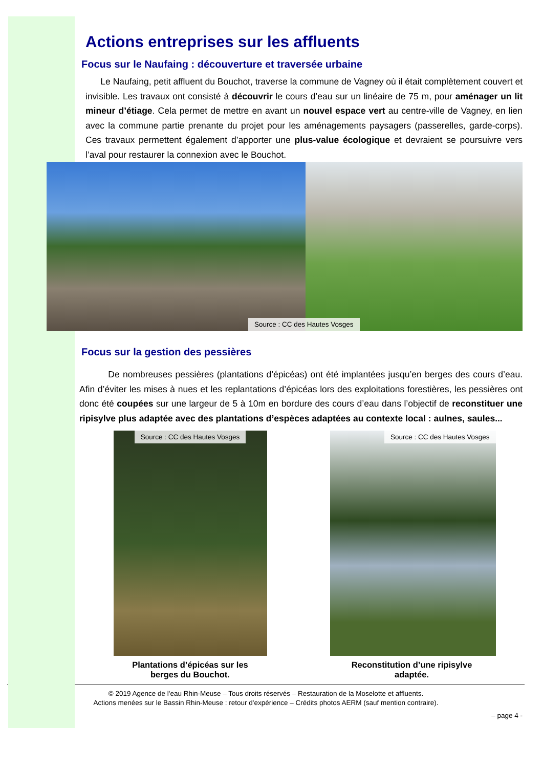Actions entreprises sur les affluents
Focus sur le Naufaing : découverture et traversée urbaine
Le Naufaing, petit affluent du Bouchot, traverse la commune de Vagney où il était complètement couvert et invisible. Les travaux ont consisté à découvrir le cours d’eau sur un linéaire de 75 m, pour aménager un lit mineur d’étiage. Cela permet de mettre en avant un nouvel espace vert au centre-ville de Vagney, en lien avec la commune partie prenante du projet pour les aménagements paysagers (passerelles, garde-corps). Ces travaux permettent également d’apporter une plus-value écologique et devraient se poursuivre vers l’aval pour restaurer la connexion avec le Bouchot.
Source : CC des Hautes Vosges
Focus sur la gestion des pessières
De nombreuses pessières (plantations d’épicéas) ont été implantées jusqu’en berges des cours d’eau. Afin d’éviter les mises à nues et les replantations d’épicéas lors des exploitations forestières, les pessières ont donc été coupées sur une largeur de 5 à 10m en bordure des cours d’eau dans l’objectif de reconstituer une ripisylve plus adaptée avec des plantations d’espèces adaptées au contexte local : aulnes, saules...
Source : CC des Hautes Vosges
Plantations d’épicéas sur les
berges du Bouchot.
Source : CC des Hautes Vosges
Reconstitution d’une ripisylve
adaptée.
© 2019 Agence de l'eau Rhin-Meuse – Tous droits réservés – Restauration de la Moselotte et affluents.
Actions menées sur le Bassin Rhin-Meuse : retour d'expérience – Crédits photos AERM (sauf mention contraire).
– page 4 -